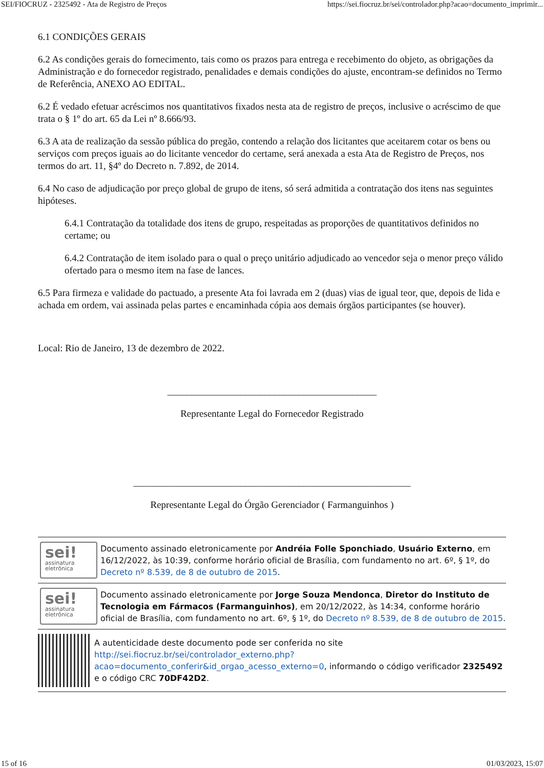SEI/FIOCRUZ - 2325492 - Ata de Registro de Preços https://sei.fiocruz.br/sei/controlador.php?acao=documento_imprimir...
6.1 CONDIÇÕES GERAIS
6.2 As condições gerais do fornecimento, tais como os prazos para entrega e recebimento do objeto, as obrigações da Administração e do fornecedor registrado, penalidades e demais condições do ajuste, encontram-se definidos no Termo de Referência, ANEXO AO EDITAL.
6.2 É vedado efetuar acréscimos nos quantitativos fixados nesta ata de registro de preços, inclusive o acréscimo de que trata o § 1º do art. 65 da Lei nº 8.666/93.
6.3 A ata de realização da sessão pública do pregão, contendo a relação dos licitantes que aceitarem cotar os bens ou serviços com preços iguais ao do licitante vencedor do certame, será anexada a esta Ata de Registro de Preços, nos termos do art. 11, §4º do Decreto n. 7.892, de 2014.
6.4 No caso de adjudicação por preço global de grupo de itens, só será admitida a contratação dos itens nas seguintes hipóteses.
6.4.1 Contratação da totalidade dos itens de grupo, respeitadas as proporções de quantitativos definidos no certame; ou
6.4.2 Contratação de item isolado para o qual o preço unitário adjudicado ao vencedor seja o menor preço válido ofertado para o mesmo item na fase de lances.
6.5 Para firmeza e validade do pactuado, a presente Ata foi lavrada em 2 (duas) vias de igual teor, que, depois de lida e achada em ordem, vai assinada pelas partes e encaminhada cópia aos demais órgãos participantes (se houver).
Local: Rio de Janeiro, 13 de dezembro de 2022.
___________________________________________
Representante Legal do Fornecedor Registrado
_________________________________________________________
Representante Legal do Órgão Gerenciador ( Farmanguinhos )
sei!
assinatura
eletrônica
Documento assinado eletronicamente por Andréia Folle Sponchiado, Usuário Externo, em 16/12/2022, às 10:39, conforme horário oficial de Brasília, com fundamento no art. 6º, § 1º, do Decreto nº 8.539, de 8 de outubro de 2015.
sei!
assinatura
eletrônica
Documento assinado eletronicamente por Jorge Souza Mendonca, Diretor do Instituto de Tecnologia em Fármacos (Farmanguinhos), em 20/12/2022, às 14:34, conforme horário oficial de Brasília, com fundamento no art. 6º, § 1º, do Decreto nº 8.539, de 8 de outubro de 2015.
A autenticidade deste documento pode ser conferida no site http://sei.fiocruz.br/sei/controlador_externo.php?acao=documento_conferir&id_orgao_acesso_externo=0, informando o código verificador 2325492 e o código CRC 70DF42D2.
15 of 16 01/03/2023, 15:07